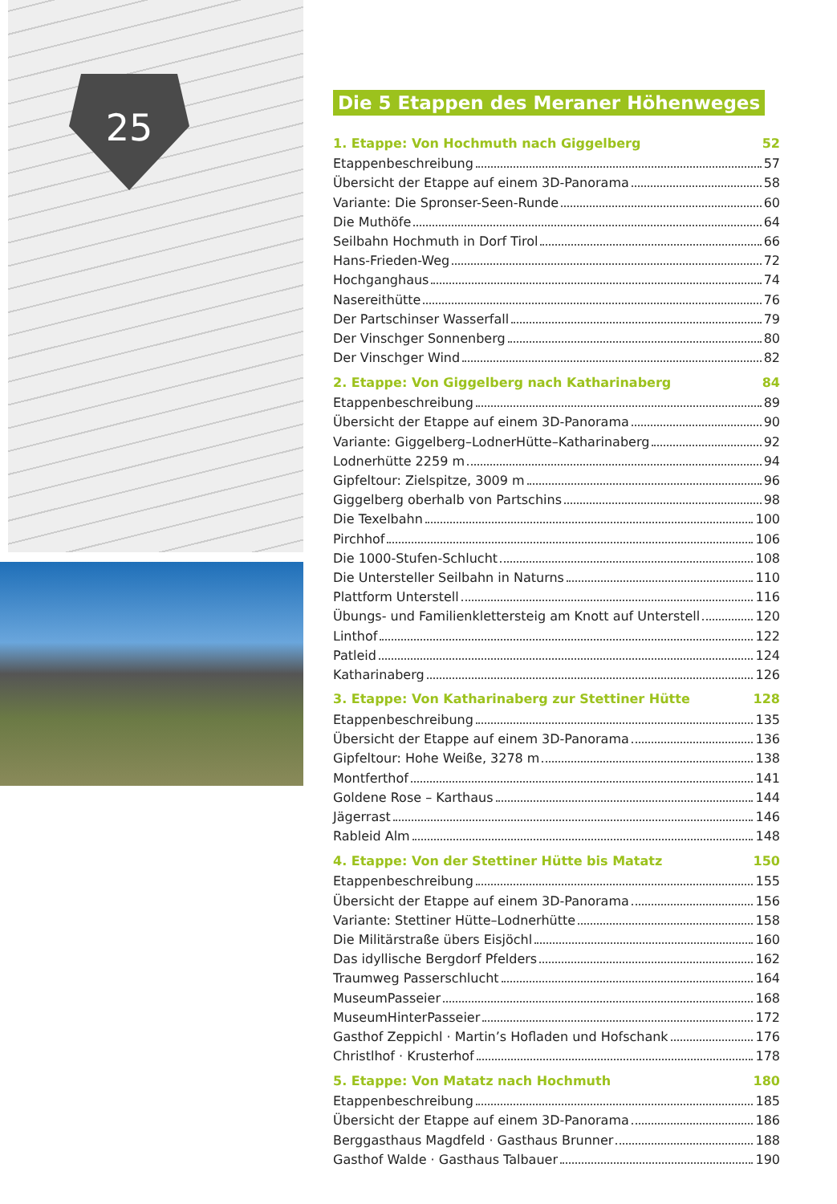25
Die 5 Etappen des Meraner Höhenweges
1. Etappe: Von Hochmuth nach Giggelberg 52
Etappenbeschreibung 57
Übersicht der Etappe auf einem 3D-Panorama 58
Variante: Die Spronser-Seen-Runde 60
Die Muthöfe 64
Seilbahn Hochmuth in Dorf Tirol 66
Hans-Frieden-Weg 72
Hochganghaus 74
Nasereithütte 76
Der Partschinser Wasserfall 79
Der Vinschger Sonnenberg 80
Der Vinschger Wind 82
2. Etappe: Von Giggelberg nach Katharinaberg 84
Etappenbeschreibung 89
Übersicht der Etappe auf einem 3D-Panorama 90
Variante: Giggelberg–LodnerHütte–Katharinaberg 92
Lodnerhütte 2259 m 94
Gipfeltour: Zielspitze, 3009 m 96
Giggelberg oberhalb von Partschins 98
Die Texelbahn 100
Pirchhof 106
Die 1000-Stufen-Schlucht 108
Die Untersteller Seilbahn in Naturns 110
Plattform Unterstell 116
Übungs- und Familienklettersteig am Knott auf Unterstell 120
Linthof 122
Patleid 124
Katharinaberg 126
3. Etappe: Von Katharinaberg zur Stettiner Hütte 128
Etappenbeschreibung 135
Übersicht der Etappe auf einem 3D-Panorama 136
Gipfeltour: Hohe Weiße, 3278 m 138
Montferthof 141
Goldene Rose – Karthaus 144
Jägerrast 146
Rableid Alm 148
4. Etappe: Von der Stettiner Hütte bis Matatz 150
Etappenbeschreibung 155
Übersicht der Etappe auf einem 3D-Panorama 156
Variante: Stettiner Hütte–Lodnerhütte 158
Die Militärstraße übers Eisjöchl 160
Das idyllische Bergdorf Pfelders 162
Traumweg Passerschlucht 164
MuseumPasseier 168
MuseumHinterPasseier 172
Gasthof Zeppichl · Martin’s Hofladen und Hofschank 176
Christlhof · Krusterhof 178
5. Etappe: Von Matatz nach Hochmuth 180
Etappenbeschreibung 185
Übersicht der Etappe auf einem 3D-Panorama 186
Berggasthaus Magdfeld · Gasthaus Brunner 188
Gasthof Walde · Gasthaus Talbauer 190